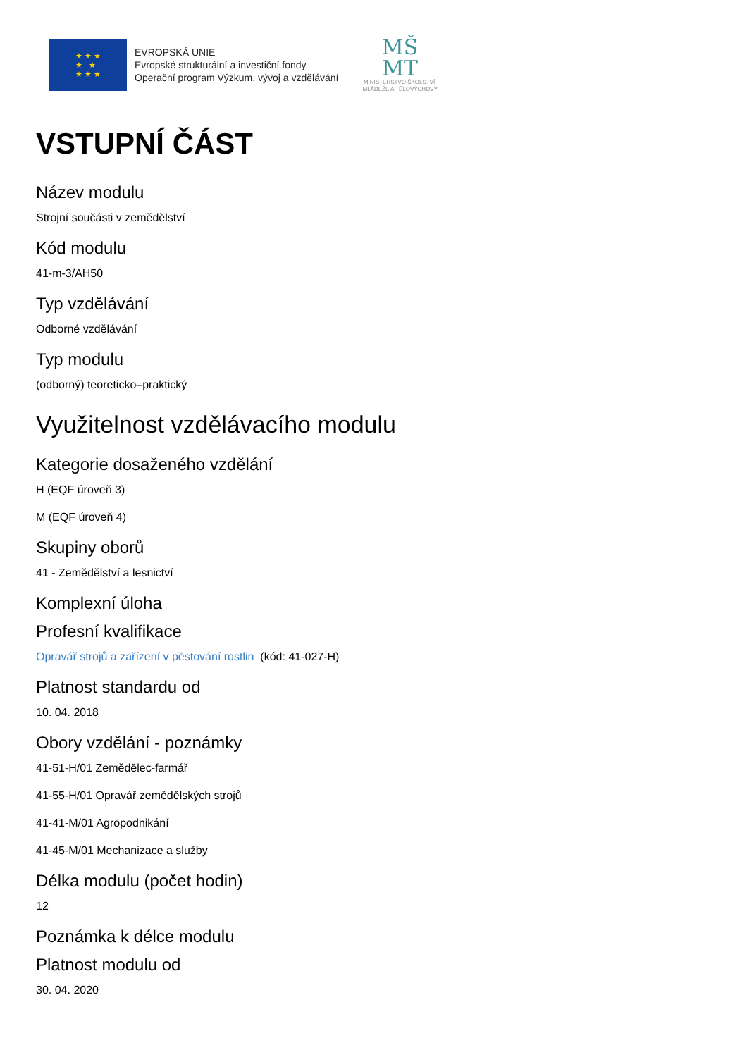★ ★ ★
★ ★
★ ★ ★
EVROPSKÁ UNIE
Evropské strukturální a investiční fondy
Operační program Výzkum, vývoj a vzdělávání
MŠ
MT
MINISTERSTVO ŠKOLSTVÍ,
MLÁDEŽE A TĚLOVÝCHOVY
VSTUPNÍ ČÁST
Název modulu
Strojní součásti v zemědělství
Kód modulu
41-m-3/AH50
Typ vzdělávání
Odborné vzdělávání
Typ modulu
(odborný) teoreticko–praktický
Využitelnost vzdělávacího modulu
Kategorie dosaženého vzdělání
H (EQF úroveň 3)
M (EQF úroveň 4)
Skupiny oborů
41 - Zemědělství a lesnictví
Komplexní úloha
Profesní kvalifikace
Opravář strojů a zařízení v pěstování rostlin (kód: 41-027-H)
Platnost standardu od
10. 04. 2018
Obory vzdělání - poznámky
41-51-H/01 Zemědělec-farmář
41-55-H/01 Opravář zemědělských strojů
41-41-M/01 Agropodnikání
41-45-M/01 Mechanizace a služby
Délka modulu (počet hodin)
12
Poznámka k délce modulu
Platnost modulu od
30. 04. 2020